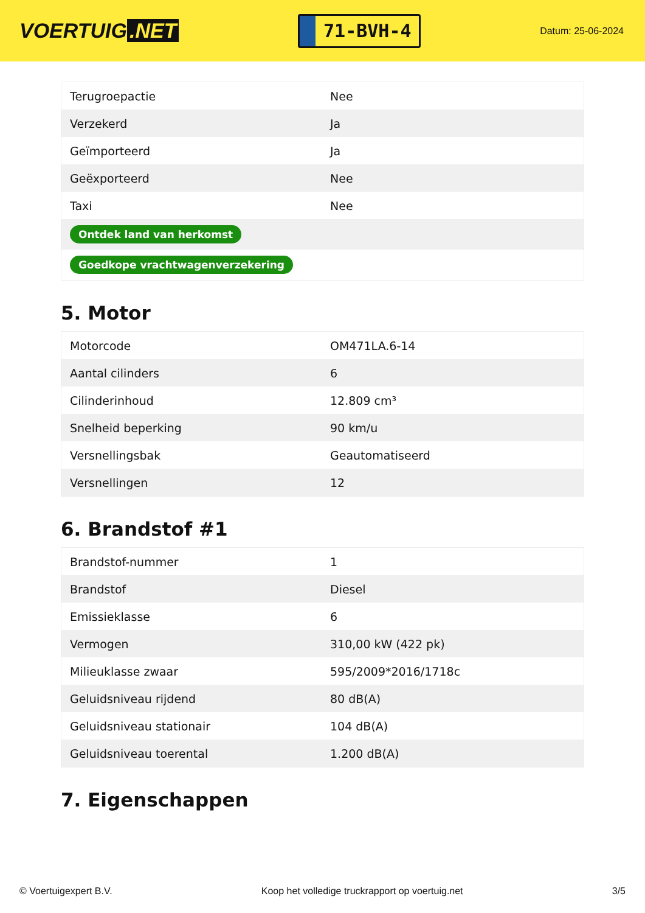VOERTUIG.NET
71-BVH-4
Datum: 25-06-2024
| Terugroepactie | Nee |
| Verzekerd | Ja |
| Geïmporteerd | Ja |
| Geëxporteerd | Nee |
| Taxi | Nee |
| Ontdek land van herkomst | |
| Goedkope vrachtwagenverzekering | |
5. Motor
| Motorcode | OM471LA.6-14 |
| Aantal cilinders | 6 |
| Cilinderinhoud | 12.809 cm³ |
| Snelheid beperking | 90 km/u |
| Versnellingsbak | Geautomatiseerd |
| Versnellingen | 12 |
6. Brandstof #1
| Brandstof-nummer | 1 |
| Brandstof | Diesel |
| Emissieklasse | 6 |
| Vermogen | 310,00 kW (422 pk) |
| Milieuklasse zwaar | 595/2009*2016/1718c |
| Geluidsniveau rijdend | 80 dB(A) |
| Geluidsniveau stationair | 104 dB(A) |
| Geluidsniveau toerental | 1.200 dB(A) |
7. Eigenschappen
© Voertuigexpert B.V. Koop het volledige truckrapport op voertuig.net 3/5